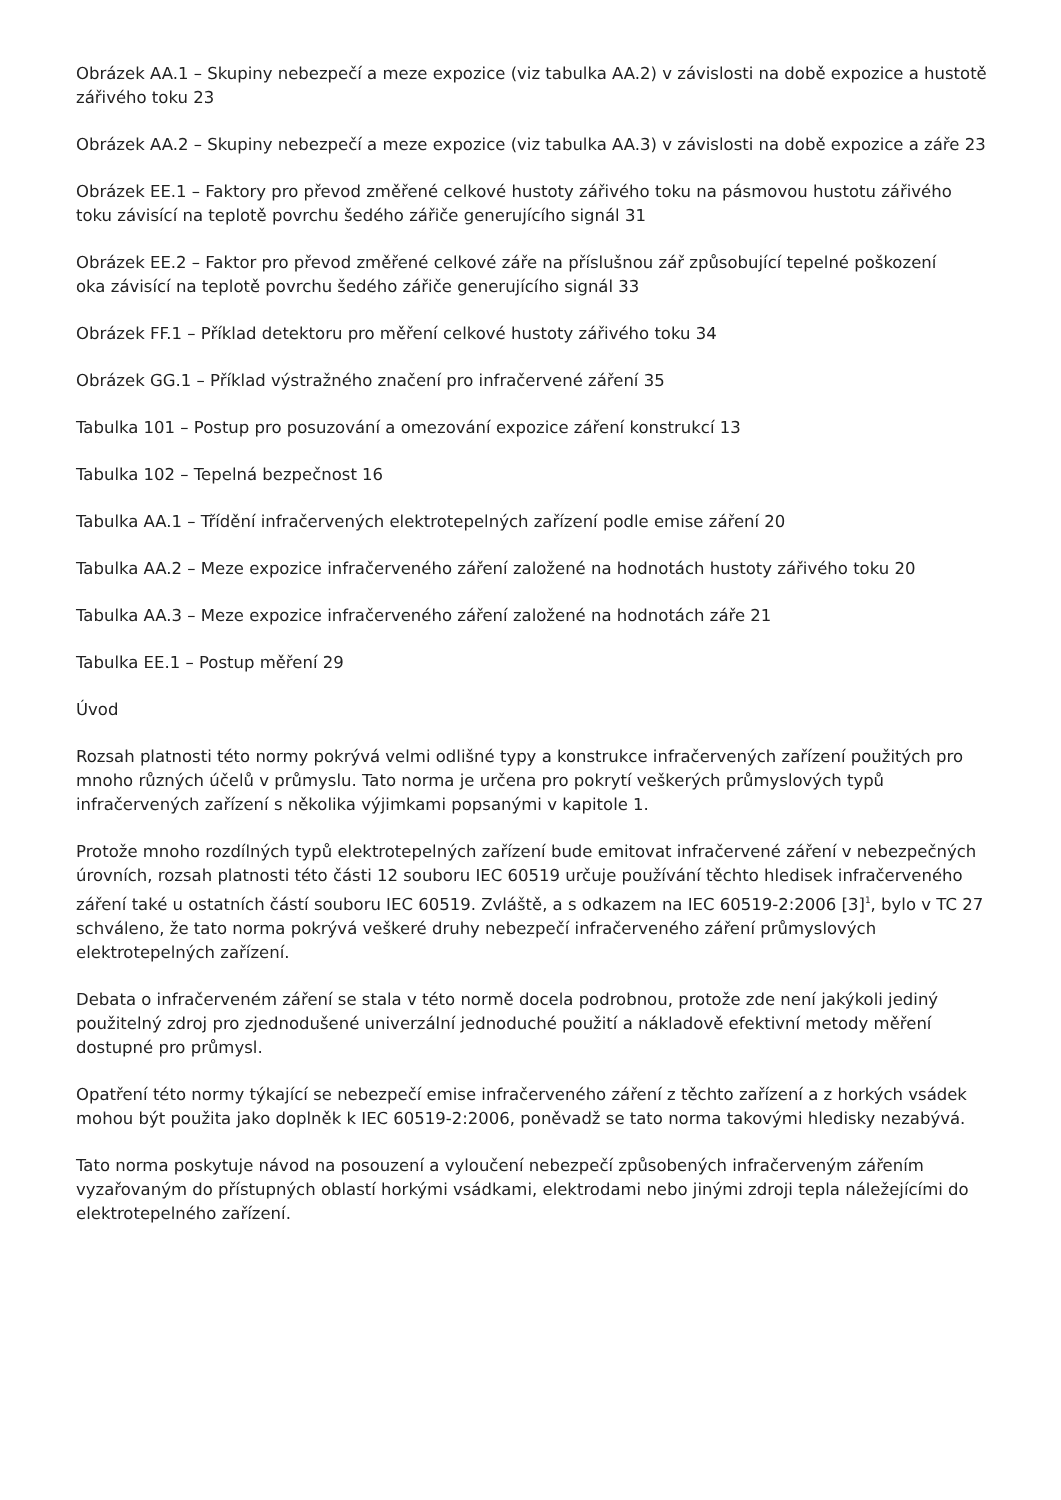Obrázek AA.1 – Skupiny nebezpečí a meze expozice (viz tabulka AA.2) v závislosti na době expozice a hustotě zářivého toku 23
Obrázek AA.2 – Skupiny nebezpečí a meze expozice (viz tabulka AA.3) v závislosti na době expozice a záře 23
Obrázek EE.1 – Faktory pro převod změřené celkové hustoty zářivého toku na pásmovou hustotu zářivého
toku závisící na teplotě povrchu šedého zářiče generujícího signál 31
Obrázek EE.2 – Faktor pro převod změřené celkové záře na příslušnou zář způsobující tepelné poškození
oka závisící na teplotě povrchu šedého zářiče generujícího signál 33
Obrázek FF.1 – Příklad detektoru pro měření celkové hustoty zářivého toku 34
Obrázek GG.1 – Příklad výstražného značení pro infračervené záření 35
Tabulka 101 – Postup pro posuzování a omezování expozice záření konstrukcí 13
Tabulka 102 – Tepelná bezpečnost 16
Tabulka AA.1 – Třídění infračervených elektrotepelných zařízení podle emise záření 20
Tabulka AA.2 – Meze expozice infračerveného záření založené na hodnotách hustoty zářivého toku 20
Tabulka AA.3 – Meze expozice infračerveného záření založené na hodnotách záře 21
Tabulka EE.1 – Postup měření 29
Úvod
Rozsah platnosti této normy pokrývá velmi odlišné typy a konstrukce infračervených zařízení použitých pro mnoho různých účelů v průmyslu. Tato norma je určena pro pokrytí veškerých průmyslových typů infračervených zařízení s několika výjimkami popsanými v kapitole 1.
Protože mnoho rozdílných typů elektrotepelných zařízení bude emitovat infračervené záření v nebezpečných úrovních, rozsah platnosti této části 12 souboru IEC 60519 určuje používání těchto hledisek infračerveného záření také u ostatních částí souboru IEC 60519. Zvláště, a s odkazem na IEC 60519-2:2006 [3]<sup>1</sup>, bylo v TC 27 schváleno, že tato norma pokrývá veškeré druhy nebezpečí infračerveného záření průmyslových elektrotepelných zařízení.
Debata o infračerveném záření se stala v této normě docela podrobnou, protože zde není jakýkoli jediný použitelný zdroj pro zjednodušené univerzální jednoduché použití a nákladově efektivní metody měření dostupné pro průmysl.
Opatření této normy týkající se nebezpečí emise infračerveného záření z těchto zařízení a z horkých vsádek mohou být použita jako doplněk k IEC 60519-2:2006, poněvadž se tato norma takovými hledisky nezabývá.
Tato norma poskytuje návod na posouzení a vyloučení nebezpečí způsobených infračerveným zářením vyzařovaným do přístupných oblastí horkými vsádkami, elektrodami nebo jinými zdroji tepla náležejícími do elektrotepelného zařízení.